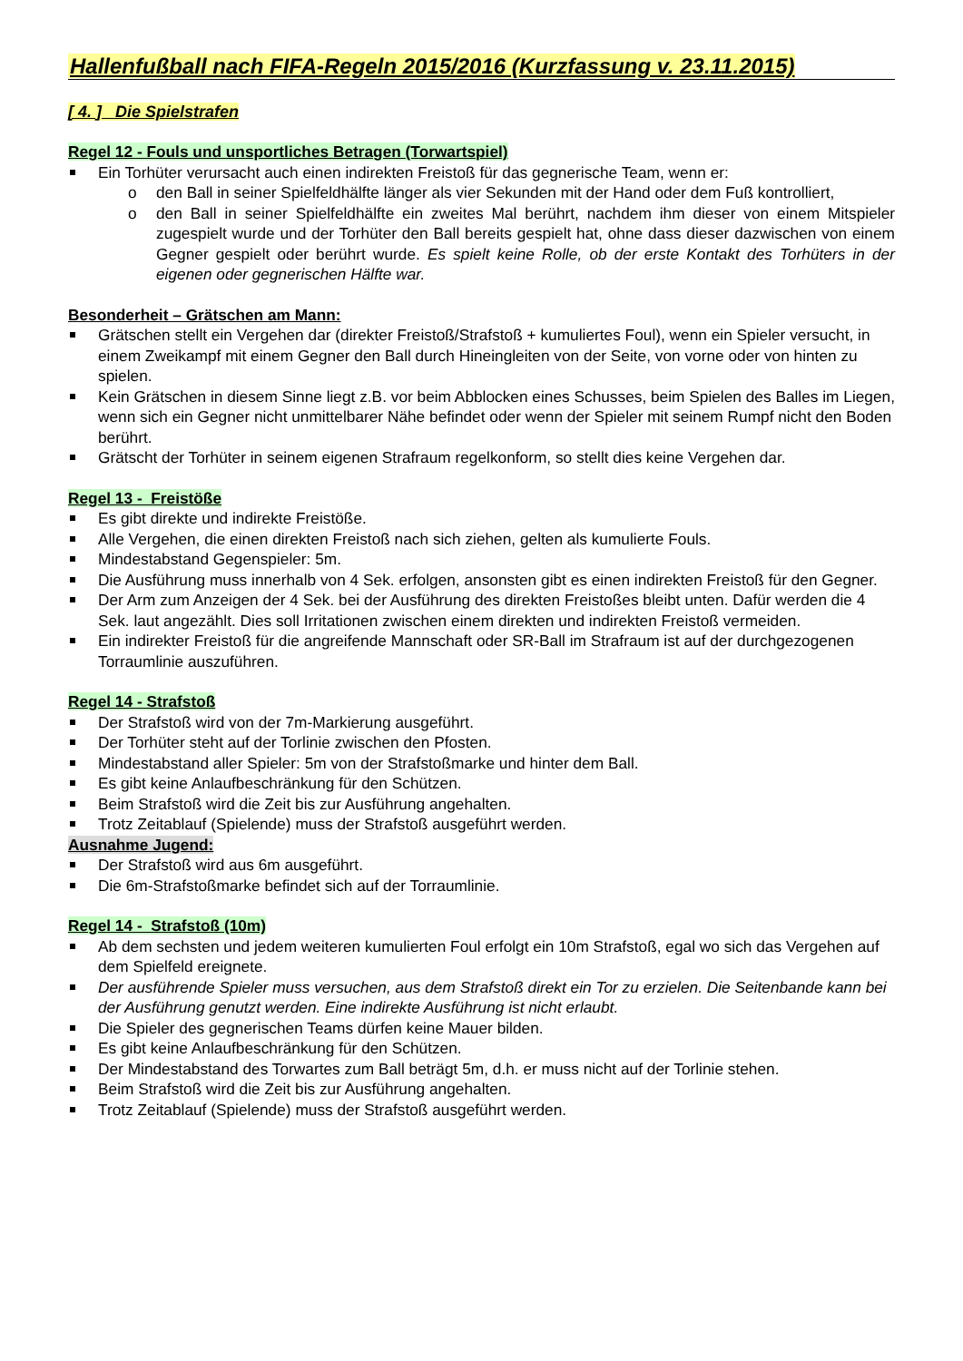Hallenfußball nach FIFA-Regeln 2015/2016 (Kurzfassung v. 23.11.2015)
[ 4. ] Die Spielstrafen
Regel 12 - Fouls und unsportliches Betragen (Torwartspiel)
Ein Torhüter verursacht auch einen indirekten Freistoß für das gegnerische Team, wenn er:
o den Ball in seiner Spielfeldhälfte länger als vier Sekunden mit der Hand oder dem Fuß kontrolliert,
o den Ball in seiner Spielfeldhälfte ein zweites Mal berührt, nachdem ihm dieser von einem Mitspieler zugespielt wurde und der Torhüter den Ball bereits gespielt hat, ohne dass dieser dazwischen von einem Gegner gespielt oder berührt wurde. Es spielt keine Rolle, ob der erste Kontakt des Torhüters in der eigenen oder gegnerischen Hälfte war.
Besonderheit – Grätschen am Mann:
Grätschen stellt ein Vergehen dar (direkter Freistoß/Strafstoß + kumuliertes Foul), wenn ein Spieler versucht, in einem Zweikampf mit einem Gegner den Ball durch Hineingleiten von der Seite, von vorne oder von hinten zu spielen.
Kein Grätschen in diesem Sinne liegt z.B. vor beim Abblocken eines Schusses, beim Spielen des Balles im Liegen, wenn sich ein Gegner nicht unmittelbarer Nähe befindet oder wenn der Spieler mit seinem Rumpf nicht den Boden berührt.
Grätscht der Torhüter in seinem eigenen Strafraum regelkonform, so stellt dies keine Vergehen dar.
Regel 13 - Freistöße
Es gibt direkte und indirekte Freistöße.
Alle Vergehen, die einen direkten Freistoß nach sich ziehen, gelten als kumulierte Fouls.
Mindestabstand Gegenspieler: 5m.
Die Ausführung muss innerhalb von 4 Sek. erfolgen, ansonsten gibt es einen indirekten Freistoß für den Gegner.
Der Arm zum Anzeigen der 4 Sek. bei der Ausführung des direkten Freistoßes bleibt unten. Dafür werden die 4 Sek. laut angezählt. Dies soll Irritationen zwischen einem direkten und indirekten Freistoß vermeiden.
Ein indirekter Freistoß für die angreifende Mannschaft oder SR-Ball im Strafraum ist auf der durchgezogenen Torraumlinie auszuführen.
Regel 14 - Strafstoß
Der Strafstoß wird von der 7m-Markierung ausgeführt.
Der Torhüter steht auf der Torlinie zwischen den Pfosten.
Mindestabstand aller Spieler: 5m von der Strafstoßmarke und hinter dem Ball.
Es gibt keine Anlaufbeschränkung für den Schützen.
Beim Strafstoß wird die Zeit bis zur Ausführung angehalten.
Trotz Zeitablauf (Spielende) muss der Strafstoß ausgeführt werden.
Ausnahme Jugend:
Der Strafstoß wird aus 6m ausgeführt.
Die 6m-Strafstoßmarke befindet sich auf der Torraumlinie.
Regel 14 - Strafstoß (10m)
Ab dem sechsten und jedem weiteren kumulierten Foul erfolgt ein 10m Strafstoß, egal wo sich das Vergehen auf dem Spielfeld ereignete.
Der ausführende Spieler muss versuchen, aus dem Strafstoß direkt ein Tor zu erzielen. Die Seitenbande kann bei der Ausführung genutzt werden. Eine indirekte Ausführung ist nicht erlaubt.
Die Spieler des gegnerischen Teams dürfen keine Mauer bilden.
Es gibt keine Anlaufbeschränkung für den Schützen.
Der Mindestabstand des Torwartes zum Ball beträgt 5m, d.h. er muss nicht auf der Torlinie stehen.
Beim Strafstoß wird die Zeit bis zur Ausführung angehalten.
Trotz Zeitablauf (Spielende) muss der Strafstoß ausgeführt werden.